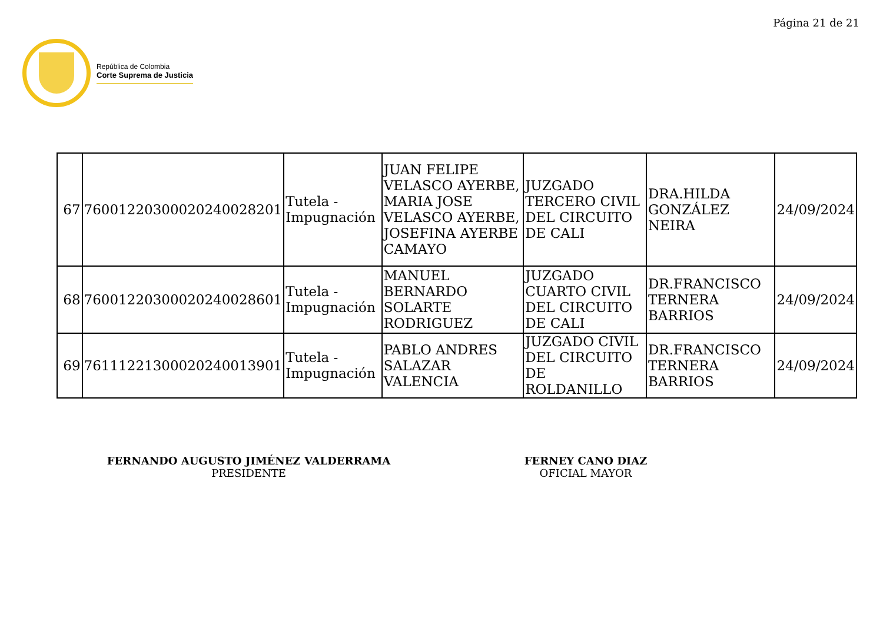Página 21 de 21
República de Colombia
Corte Suprema de Justicia
| 67 | 76001220300020240028201 | Tutela - Impugnación | JUAN FELIPE VELASCO AYERBE, MARIA JOSE VELASCO AYERBE, JOSEFINA AYERBE CAMAYO | JUZGADO TERCERO CIVIL DEL CIRCUITO DE CALI | DRA.HILDA GONZÁLEZ NEIRA | 24/09/2024 |
| 68 | 76001220300020240028601 | Tutela - Impugnación | MANUEL BERNARDO SOLARTE RODRIGUEZ | JUZGADO CUARTO CIVIL DEL CIRCUITO DE CALI | DR.FRANCISCO TERNERA BARRIOS | 24/09/2024 |
| 69 | 76111221300020240013901 | Tutela - Impugnación | PABLO ANDRES SALAZAR VALENCIA | JUZGADO CIVIL DEL CIRCUITO DE ROLDANILLO | DR.FRANCISCO TERNERA BARRIOS | 24/09/2024 |
FERNANDO AUGUSTO JIMÉNEZ VALDERRAMA
PRESIDENTE
FERNEY CANO DIAZ
OFICIAL MAYOR